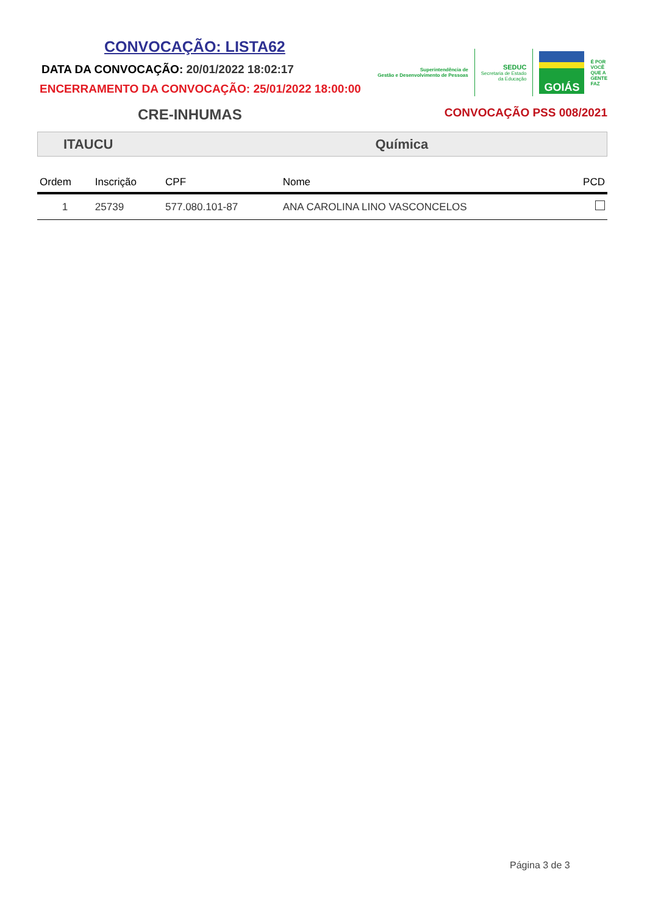CONVOCAÇÃO: LISTA62
DATA DA CONVOCAÇÃO: 20/01/2022 18:02:17
ENCERRAMENTO DA CONVOCAÇÃO: 25/01/2022 18:00:00
Superintendência de
Gestão e Desenvolvimento de Pessoas
SEDUC
Secretaria de Estado
da Educação
GOIÁS
É POR
VOCÊ
QUE A
GENTE
FAZ
CRE-INHUMAS
CONVOCAÇÃO PSS 008/2021
ITAUCU Química
| Ordem | Inscrição | CPF | Nome | PCD |
| --- | --- | --- | --- | --- |
| 1 | 25739 | 577.080.101-87 | ANA CAROLINA LINO VASCONCELOS | |
Página 3 de 3